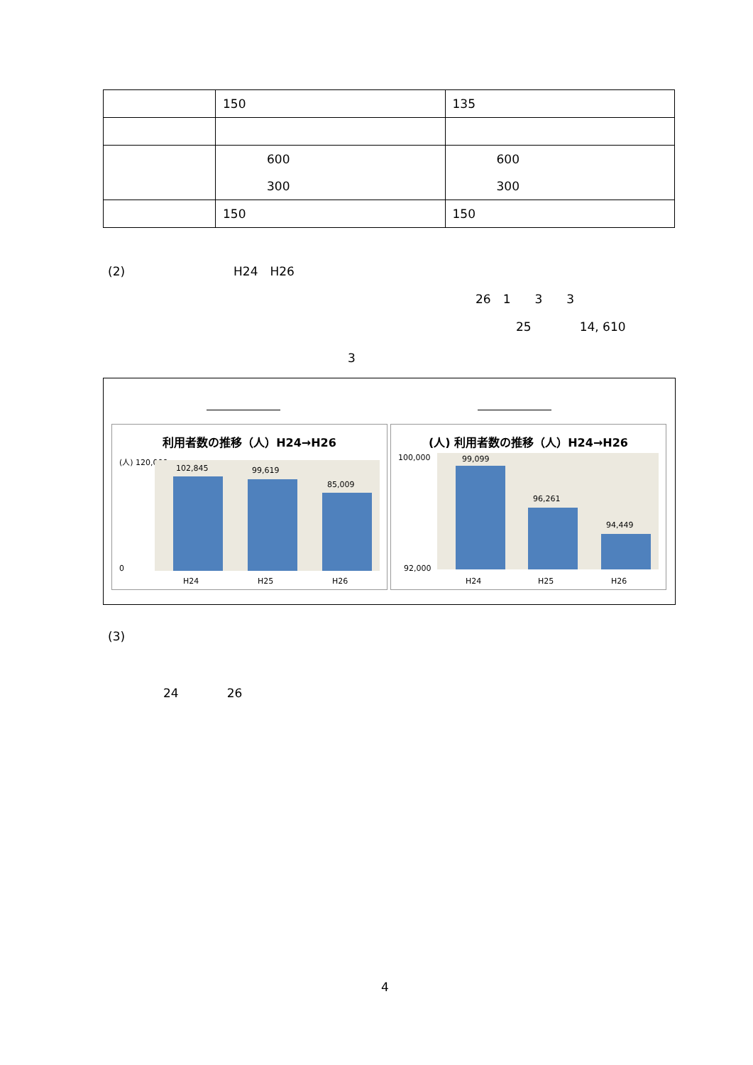| | 150 | 135 |
| | 600 300 | 600 300 |
| | 150 | 150 |
(2)　　　　　　　　　H24　H26
26　1　　3　　3
25　　　　14, 610
3
利用者数の推移（人）H24→H26
(人) 120,000
102,845 99,619
85,009
0
H24 H25 H26
(人) 利用者数の推移（人）H24→H26
100,000 99,099
96,261
94,449
92,000
H24 H25 H26
(3)
24　　　　26
4